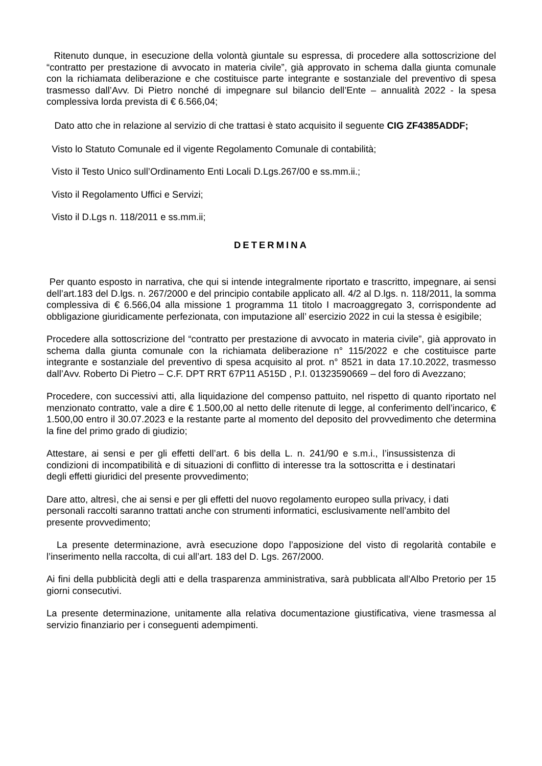Ritenuto dunque, in esecuzione della volontà giuntale su espressa, di procedere alla sottoscrizione del “contratto per prestazione di avvocato in materia civile”, già approvato in schema dalla giunta comunale con la richiamata deliberazione e che costituisce parte integrante e sostanziale del preventivo di spesa trasmesso dall’Avv. Di Pietro nonché di impegnare sul bilancio dell’Ente – annualità 2022 - la spesa complessiva lorda prevista di € 6.566,04;
Dato atto che in relazione al servizio di che trattasi è stato acquisito il seguente CIG ZF4385ADDF;
Visto lo Statuto Comunale ed il vigente Regolamento Comunale di contabilità;
Visto il Testo Unico sull’Ordinamento Enti Locali D.Lgs.267/00 e ss.mm.ii.;
Visto il Regolamento Uffici e Servizi;
Visto il D.Lgs n. 118/2011 e ss.mm.ii;
DETERMINA
Per quanto esposto in narrativa, che qui si intende integralmente riportato e trascritto, impegnare, ai sensi dell’art.183 del D.lgs. n. 267/2000 e del principio contabile applicato all. 4/2 al D.lgs. n. 118/2011, la somma complessiva di € 6.566,04 alla missione 1 programma 11 titolo I macroaggregato 3, corrispondente ad obbligazione giuridicamente perfezionata, con imputazione all’ esercizio 2022 in cui la stessa è esigibile;
Procedere alla sottoscrizione del “contratto per prestazione di avvocato in materia civile”, già approvato in schema dalla giunta comunale con la richiamata deliberazione n° 115/2022 e che costituisce parte integrante e sostanziale del preventivo di spesa acquisito al prot. n° 8521 in data 17.10.2022, trasmesso dall’Avv. Roberto Di Pietro – C.F. DPT RRT 67P11 A515D , P.I. 01323590669 – del foro di Avezzano;
Procedere, con successivi atti, alla liquidazione del compenso pattuito, nel rispetto di quanto riportato nel menzionato contratto, vale a dire € 1.500,00 al netto delle ritenute di legge, al conferimento dell’incarico, € 1.500,00 entro il 30.07.2023 e la restante parte al momento del deposito del provvedimento che determina la fine del primo grado di giudizio;
Attestare, ai sensi e per gli effetti dell’art. 6 bis della L. n. 241/90 e s.m.i., l’insussistenza di condizioni di incompatibilità e di situazioni di conflitto di interesse tra la sottoscritta e i destinatari degli effetti giuridici del presente provvedimento;
Dare atto, altresì, che ai sensi e per gli effetti del nuovo regolamento europeo sulla privacy, i dati personali raccolti saranno trattati anche con strumenti informatici, esclusivamente nell’ambito del presente provvedimento;
La presente determinazione, avrà esecuzione dopo l’apposizione del visto di regolarità contabile e l’inserimento nella raccolta, di cui all’art. 183 del D. Lgs. 267/2000.
Ai fini della pubblicità degli atti e della trasparenza amministrativa, sarà pubblicata all'Albo Pretorio per 15 giorni consecutivi.
La presente determinazione, unitamente alla relativa documentazione giustificativa, viene trasmessa al servizio finanziario per i conseguenti adempimenti.